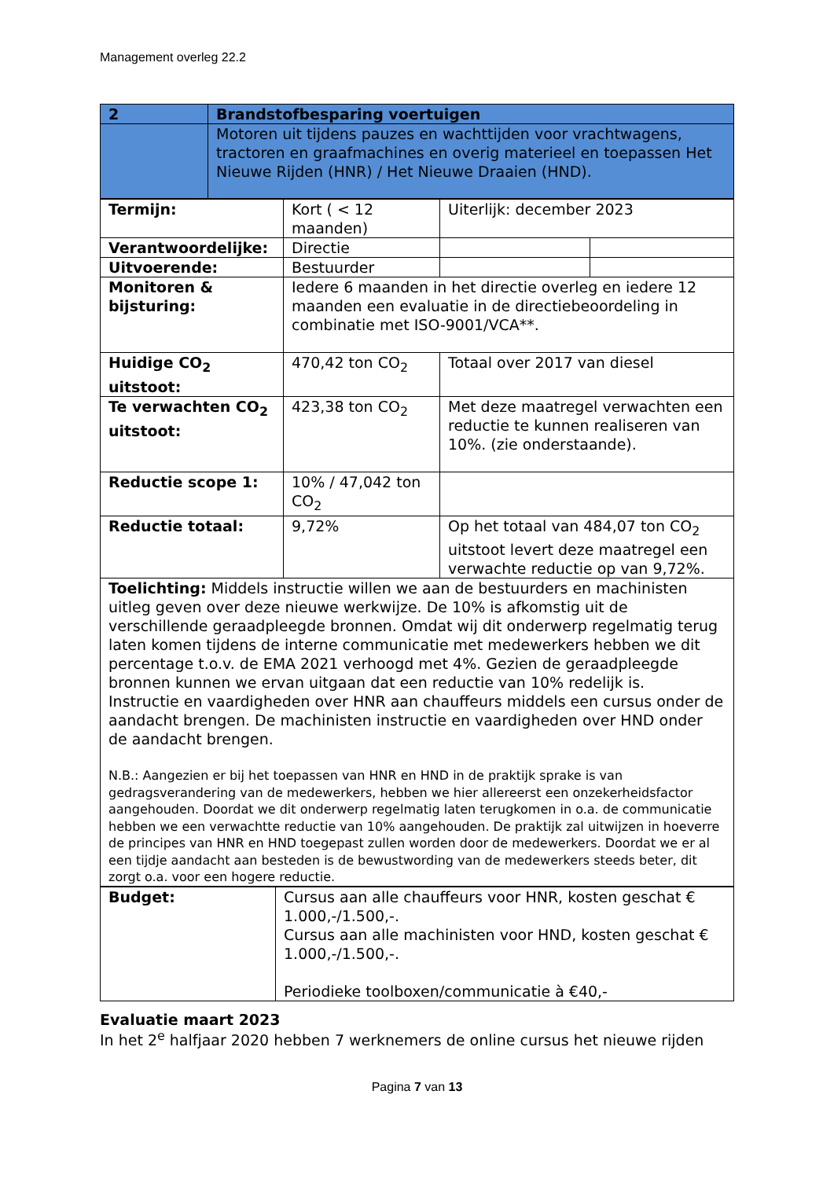Management overleg 22.2
| 2 | Brandstofbesparing voertuigen |
| | Motoren uit tijdens pauzes en wachttijden voor vrachtwagens, tractoren en graafmachines en overig materieel en toepassen Het Nieuwe Rijden (HNR) / Het Nieuwe Draaien (HND). |
| Termijn: | Kort ( < 12 maanden) | Uiterlijk: december 2023 | |
| Verantwoordelijke: | Directie | | |
| Uitvoerende: | Bestuurder | | |
| Monitoren & bijsturing: | Iedere 6 maanden in het directie overleg en iedere 12 maanden een evaluatie in de directiebeoordeling in combinatie met ISO-9001/VCA**. | | |
| Huidige CO<sub>2</sub> uitstoot: | 470,42 ton CO<sub>2</sub> | Totaal over 2017 van diesel | |
| Te verwachten CO<sub>2</sub> uitstoot: | 423,38 ton CO<sub>2</sub> | Met deze maatregel verwachten een reductie te kunnen realiseren van 10%. (zie onderstaande). | |
| Reductie scope 1: | 10% / 47,042 ton CO<sub>2</sub> | | |
| Reductie totaal: | 9,72% | Op het totaal van 484,07 ton CO<sub>2</sub> uitstoot levert deze maatregel een verwachte reductie op van 9,72%. | |
| Toelichting: Middels instructie willen we aan de bestuurders en machinisten uitleg geven over deze nieuwe werkwijze. De 10% is afkomstig uit de verschillende geraadpleegde bronnen. Omdat wij dit onderwerp regelmatig terug laten komen tijdens de interne communicatie met medewerkers hebben we dit percentage t.o.v. de EMA 2021 verhoogd met 4%. Gezien de geraadpleegde bronnen kunnen we ervan uitgaan dat een reductie van 10% redelijk is. Instructie en vaardigheden over HNR aan chauffeurs middels een cursus onder de aandacht brengen. De machinisten instructie en vaardigheden over HND onder de aandacht brengen. N.B.: Aangezien er bij het toepassen van HNR en HND in de praktijk sprake is van gedragsverandering van de medewerkers, hebben we hier allereerst een onzekerheidsfactor aangehouden. Doordat we dit onderwerp regelmatig laten terugkomen in o.a. de communicatie hebben we een verwachtte reductie van 10% aangehouden. De praktijk zal uitwijzen in hoeverre de principes van HNR en HND toegepast zullen worden door de medewerkers. Doordat we er al een tijdje aandacht aan besteden is de bewustwording van de medewerkers steeds beter, dit zorgt o.a. voor een hogere reductie. | | | |
| Budget: | Cursus aan alle chauffeurs voor HNR, kosten geschat € 1.000,-/1.500,-. Cursus aan alle machinisten voor HND, kosten geschat € 1.000,-/1.500,-. Periodieke toolboxen/communicatie à €40,- |
Evaluatie maart 2023
In het 2<sup>e</sup> halfjaar 2020 hebben 7 werknemers de online cursus het nieuwe rijden
Pagina 7 van 13